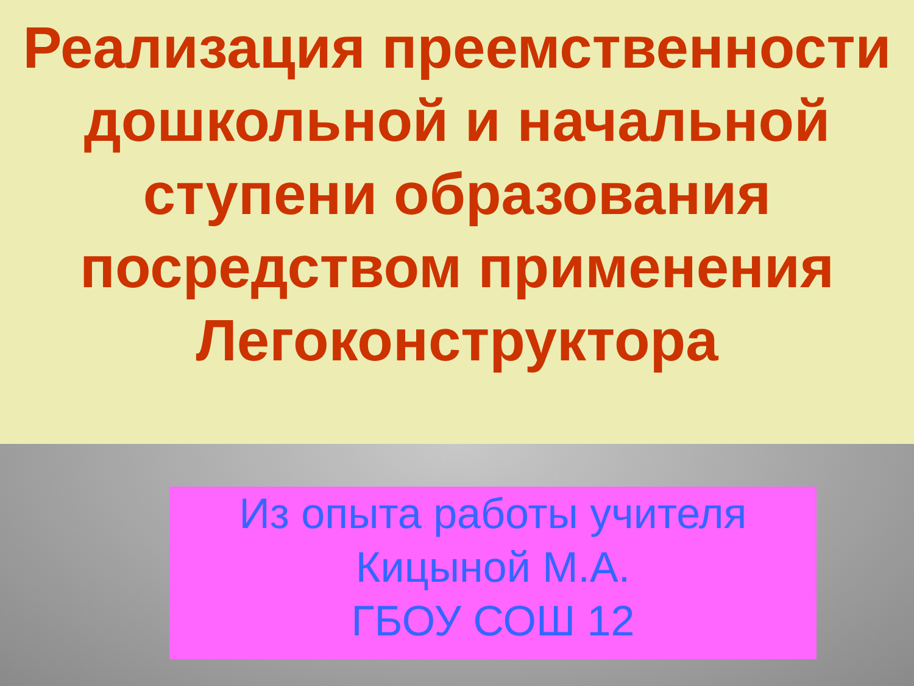Реализация преемственности дошкольной и начальной ступени образования посредством применения Легоконструктора
Из опыта работы учителя Кицыной М.А.
ГБОУ СОШ 12